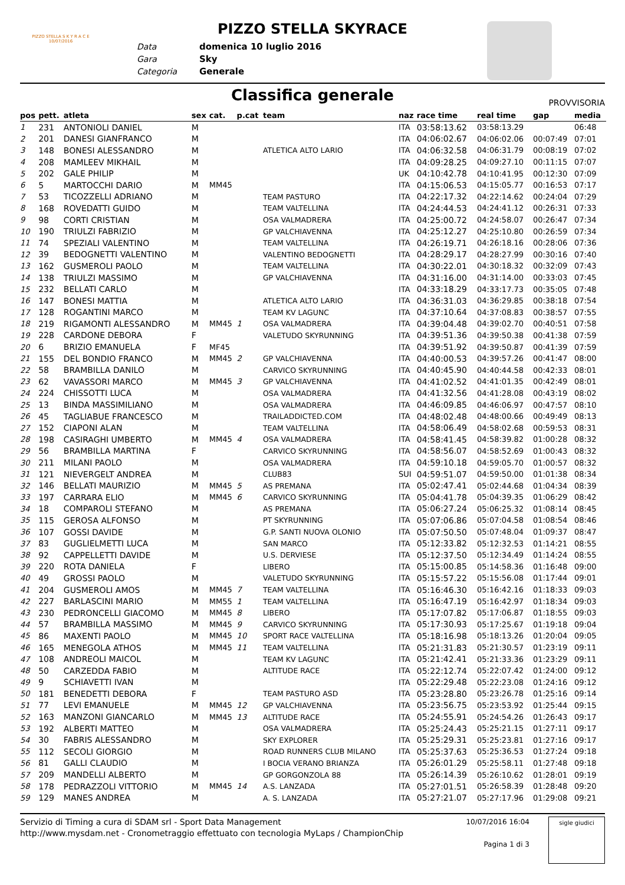PIZZO STELLA S K Y R A C E
10/07/2016
PIZZO STELLA SKYRACE
Data domenica 10 luglio 2016
Gara Sky
Categoria Generale
Classifica generale
PROVVISORIA
| pos | pett. | atleta | sex | cat. | p.cat | team | naz | race time | real time | gap | media |
| --- | --- | --- | --- | --- | --- | --- | --- | --- | --- | --- | --- |
| 1 | 231 | ANTONIOLI DANIEL | M | | | | ITA | 03:58:13.62 | 03:58:13.29 | | 06:48 |
| 2 | 201 | DANESI GIANFRANCO | M | | | | ITA | 04:06:02.67 | 04:06:02.06 | 00:07:49 | 07:01 |
| 3 | 148 | BONESI ALESSANDRO | M | | | ATLETICA ALTO LARIO | ITA | 04:06:32.58 | 04:06:31.79 | 00:08:19 | 07:02 |
| 4 | 208 | MAMLEEV MIKHAIL | M | | | | ITA | 04:09:28.25 | 04:09:27.10 | 00:11:15 | 07:07 |
| 5 | 202 | GALE PHILIP | M | | | | UK | 04:10:42.78 | 04:10:41.95 | 00:12:30 | 07:09 |
| 6 | 5 | MARTOCCHI DARIO | M | MM45 | | | ITA | 04:15:06.53 | 04:15:05.77 | 00:16:53 | 07:17 |
| 7 | 53 | TICOZZELLI ADRIANO | M | | | TEAM PASTURO | ITA | 04:22:17.32 | 04:22:14.62 | 00:24:04 | 07:29 |
| 8 | 168 | ROVEDATTI GUIDO | M | | | TEAM VALTELLINA | ITA | 04:24:44.53 | 04:24:41.12 | 00:26:31 | 07:33 |
| 9 | 98 | CORTI CRISTIAN | M | | | OSA VALMADRERA | ITA | 04:25:00.72 | 04:24:58.07 | 00:26:47 | 07:34 |
| 10 | 190 | TRIULZI FABRIZIO | M | | | GP VALCHIAVENNA | ITA | 04:25:12.27 | 04:25:10.80 | 00:26:59 | 07:34 |
| 11 | 74 | SPEZIALI VALENTINO | M | | | TEAM VALTELLINA | ITA | 04:26:19.71 | 04:26:18.16 | 00:28:06 | 07:36 |
| 12 | 39 | BEDOGNETTI VALENTINO | M | | | VALENTINO BEDOGNETTI | ITA | 04:28:29.17 | 04:28:27.99 | 00:30:16 | 07:40 |
| 13 | 162 | GUSMEROLI PAOLO | M | | | TEAM VALTELLINA | ITA | 04:30:22.01 | 04:30:18.32 | 00:32:09 | 07:43 |
| 14 | 138 | TRIULZI MASSIMO | M | | | GP VALCHIAVENNA | ITA | 04:31:16.00 | 04:31:14.00 | 00:33:03 | 07:45 |
| 15 | 232 | BELLATI CARLO | M | | | | ITA | 04:33:18.29 | 04:33:17.73 | 00:35:05 | 07:48 |
| 16 | 147 | BONESI MATTIA | M | | | ATLETICA ALTO LARIO | ITA | 04:36:31.03 | 04:36:29.85 | 00:38:18 | 07:54 |
| 17 | 128 | ROGANTINI MARCO | M | | | TEAM KV LAGUNC | ITA | 04:37:10.64 | 04:37:08.83 | 00:38:57 | 07:55 |
| 18 | 219 | RIGAMONTI ALESSANDRO | M | MM45 | 1 | OSA VALMADRERA | ITA | 04:39:04.48 | 04:39:02.70 | 00:40:51 | 07:58 |
| 19 | 228 | CARDONE DEBORA | F | | | VALETUDO SKYRUNNING | ITA | 04:39:51.36 | 04:39:50.38 | 00:41:38 | 07:59 |
| 20 | 6 | BRIZIO EMANUELA | F | MF45 | | | ITA | 04:39:51.92 | 04:39:50.87 | 00:41:39 | 07:59 |
| 21 | 155 | DEL BONDIO FRANCO | M | MM45 | 2 | GP VALCHIAVENNA | ITA | 04:40:00.53 | 04:39:57.26 | 00:41:47 | 08:00 |
| 22 | 58 | BRAMBILLA DANILO | M | | | CARVICO SKYRUNNING | ITA | 04:40:45.90 | 04:40:44.58 | 00:42:33 | 08:01 |
| 23 | 62 | VAVASSORI MARCO | M | MM45 | 3 | GP VALCHIAVENNA | ITA | 04:41:02.52 | 04:41:01.35 | 00:42:49 | 08:01 |
| 24 | 224 | CHISSOTTI LUCA | M | | | OSA VALMADRERA | ITA | 04:41:32.56 | 04:41:28.08 | 00:43:19 | 08:02 |
| 25 | 13 | BINDA MASSIMILIANO | M | | | OSA VALMADRERA | ITA | 04:46:09.85 | 04:46:06.97 | 00:47:57 | 08:10 |
| 26 | 45 | TAGLIABUE FRANCESCO | M | | | TRAILADDICTED.COM | ITA | 04:48:02.48 | 04:48:00.66 | 00:49:49 | 08:13 |
| 27 | 152 | CIAPONI ALAN | M | | | TEAM VALTELLINA | ITA | 04:58:06.49 | 04:58:02.68 | 00:59:53 | 08:31 |
| 28 | 198 | CASIRAGHI UMBERTO | M | MM45 | 4 | OSA VALMADRERA | ITA | 04:58:41.45 | 04:58:39.82 | 01:00:28 | 08:32 |
| 29 | 56 | BRAMBILLA MARTINA | F | | | CARVICO SKYRUNNING | ITA | 04:58:56.07 | 04:58:52.69 | 01:00:43 | 08:32 |
| 30 | 211 | MILANI PAOLO | M | | | OSA VALMADRERA | ITA | 04:59:10.18 | 04:59:05.70 | 01:00:57 | 08:32 |
| 31 | 121 | NIEVERGELT ANDREA | M | | | CLUB83 | SUI | 04:59:51.07 | 04:59:50.00 | 01:01:38 | 08:34 |
| 32 | 146 | BELLATI MAURIZIO | M | MM45 | 5 | AS PREMANA | ITA | 05:02:47.41 | 05:02:44.68 | 01:04:34 | 08:39 |
| 33 | 197 | CARRARA ELIO | M | MM45 | 6 | CARVICO SKYRUNNING | ITA | 05:04:41.78 | 05:04:39.35 | 01:06:29 | 08:42 |
| 34 | 18 | COMPAROLI STEFANO | M | | | AS PREMANA | ITA | 05:06:27.24 | 05:06:25.32 | 01:08:14 | 08:45 |
| 35 | 115 | GEROSA ALFONSO | M | | | PT SKYRUNNING | ITA | 05:07:06.86 | 05:07:04.58 | 01:08:54 | 08:46 |
| 36 | 107 | GOSSI DAVIDE | M | | | G.P. SANTI NUOVA OLONIO | ITA | 05:07:50.50 | 05:07:48.04 | 01:09:37 | 08:47 |
| 37 | 83 | GUGLIELMETTI LUCA | M | | | SAN MARCO | ITA | 05:12:33.82 | 05:12:32.53 | 01:14:21 | 08:55 |
| 38 | 92 | CAPPELLETTI DAVIDE | M | | | U.S. DERVIESE | ITA | 05:12:37.50 | 05:12:34.49 | 01:14:24 | 08:55 |
| 39 | 220 | ROTA DANIELA | F | | | LIBERO | ITA | 05:15:00.85 | 05:14:58.36 | 01:16:48 | 09:00 |
| 40 | 49 | GROSSI PAOLO | M | | | VALETUDO SKYRUNNING | ITA | 05:15:57.22 | 05:15:56.08 | 01:17:44 | 09:01 |
| 41 | 204 | GUSMEROLI AMOS | M | MM45 | 7 | TEAM VALTELLINA | ITA | 05:16:46.30 | 05:16:42.16 | 01:18:33 | 09:03 |
| 42 | 227 | BARLASCINI MARIO | M | MM55 | 1 | TEAM VALTELLINA | ITA | 05:16:47.19 | 05:16:42.97 | 01:18:34 | 09:03 |
| 43 | 230 | PEDRONCELLI GIACOMO | M | MM45 | 8 | LIBERO | ITA | 05:17:07.82 | 05:17:06.87 | 01:18:55 | 09:03 |
| 44 | 57 | BRAMBILLA MASSIMO | M | MM45 | 9 | CARVICO SKYRUNNING | ITA | 05:17:30.93 | 05:17:25.67 | 01:19:18 | 09:04 |
| 45 | 86 | MAXENTI PAOLO | M | MM45 | 10 | SPORT RACE VALTELLINA | ITA | 05:18:16.98 | 05:18:13.26 | 01:20:04 | 09:05 |
| 46 | 165 | MENEGOLA ATHOS | M | MM45 | 11 | TEAM VALTELLINA | ITA | 05:21:31.83 | 05:21:30.57 | 01:23:19 | 09:11 |
| 47 | 108 | ANDREOLI MAICOL | M | | | TEAM KV LAGUNC | ITA | 05:21:42.41 | 05:21:33.36 | 01:23:29 | 09:11 |
| 48 | 50 | CARZEDDA FABIO | M | | | ALTITUDE RACE | ITA | 05:22:12.74 | 05:22:07.42 | 01:24:00 | 09:12 |
| 49 | 9 | SCHIAVETTI IVAN | M | | | | ITA | 05:22:29.48 | 05:22:23.08 | 01:24:16 | 09:12 |
| 50 | 181 | BENEDETTI DEBORA | F | | | TEAM PASTURO ASD | ITA | 05:23:28.80 | 05:23:26.78 | 01:25:16 | 09:14 |
| 51 | 77 | LEVI EMANUELE | M | MM45 | 12 | GP VALCHIAVENNA | ITA | 05:23:56.75 | 05:23:53.92 | 01:25:44 | 09:15 |
| 52 | 163 | MANZONI GIANCARLO | M | MM45 | 13 | ALTITUDE RACE | ITA | 05:24:55.91 | 05:24:54.26 | 01:26:43 | 09:17 |
| 53 | 192 | ALBERTI MATTEO | M | | | OSA VALMADRERA | ITA | 05:25:24.43 | 05:25:21.15 | 01:27:11 | 09:17 |
| 54 | 30 | FABRIS ALESSANDRO | M | | | SKY EXPLORER | ITA | 05:25:29.31 | 05:25:23.81 | 01:27:16 | 09:17 |
| 55 | 112 | SECOLI GIORGIO | M | | | ROAD RUNNERS CLUB MILANO | ITA | 05:25:37.63 | 05:25:36.53 | 01:27:24 | 09:18 |
| 56 | 81 | GALLI CLAUDIO | M | | | I BOCIA VERANO BRIANZA | ITA | 05:26:01.29 | 05:25:58.11 | 01:27:48 | 09:18 |
| 57 | 209 | MANDELLI ALBERTO | M | | | GP GORGONZOLA 88 | ITA | 05:26:14.39 | 05:26:10.62 | 01:28:01 | 09:19 |
| 58 | 178 | PEDRAZZOLI VITTORIO | M | MM45 | 14 | A.S. LANZADA | ITA | 05:27:01.51 | 05:26:58.39 | 01:28:48 | 09:20 |
| 59 | 129 | MANES ANDREA | M | | | A. S. LANZADA | ITA | 05:27:21.07 | 05:27:17.96 | 01:29:08 | 09:21 |
Servizio di Timing a cura di SDAM srl - Sport Data Management
http://www.mysdam.net - Cronometraggio effettuato con tecnologia MyLaps / ChampionChip
10/07/2016 16:04
Pagina 1 di 3
sigle giudici